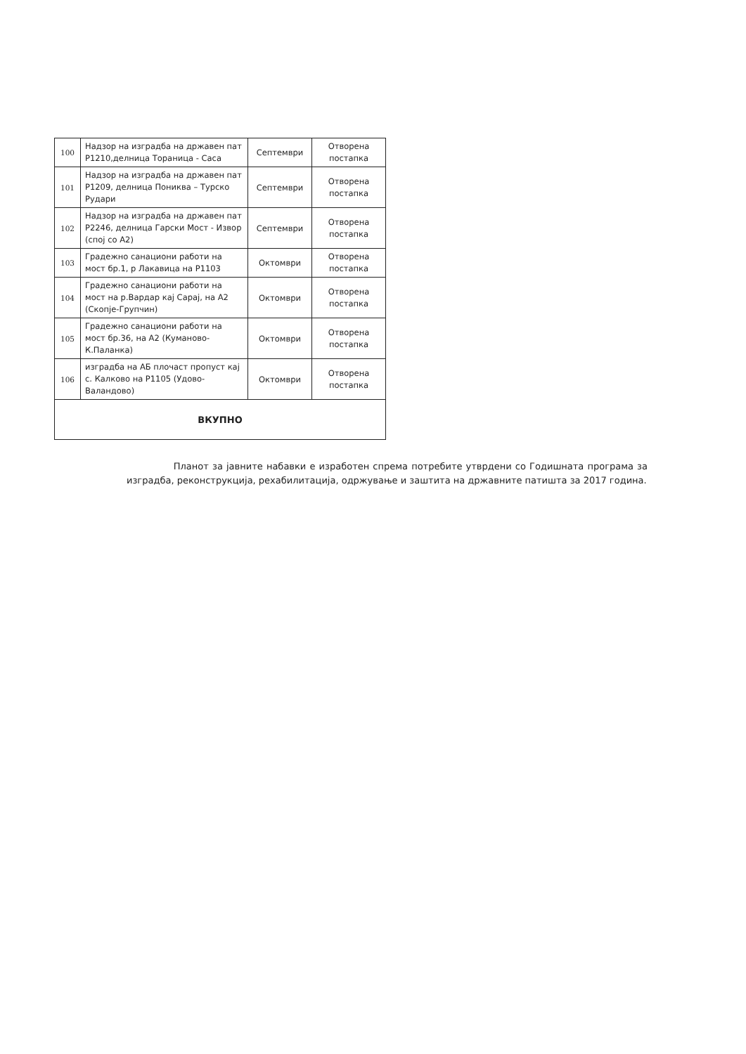| 100 | Надзор на изградба на државен пат Р1210,делница Тораница - Саса | Септември | Отворена постапка |
| 101 | Надзор на изградба на државен пат Р1209, делница Пониква – Турско Рудари | Септември | Отворена постапка |
| 102 | Надзор на изградба на државен пат Р2246, делница Гарски Мост - Извор (спој со А2) | Септември | Отворена постапка |
| 103 | Градежно санациони работи на мост бр.1, р Лакавица на Р1103 | Октомври | Отворена постапка |
| 104 | Градежно санациони работи на мост на р.Вардар кај Сарај, на А2 (Скопје-Групчин) | Октомври | Отворена постапка |
| 105 | Градежно санациони работи на мост бр.36, на А2 (Куманово-К.Паланка) | Октомври | Отворена постапка |
| 106 | изградба на АБ плочаст пропуст кај с. Калково на Р1105 (Удово-Валандово) | Октомври | Отворена постапка |
| ВКУПНО | | | |
Планот за јавните набавки е изработен спрема потребите утврдени со Годишната програма за изградба, реконструкција, рехабилитација, одржување и заштита на државните патишта за 2017 година.